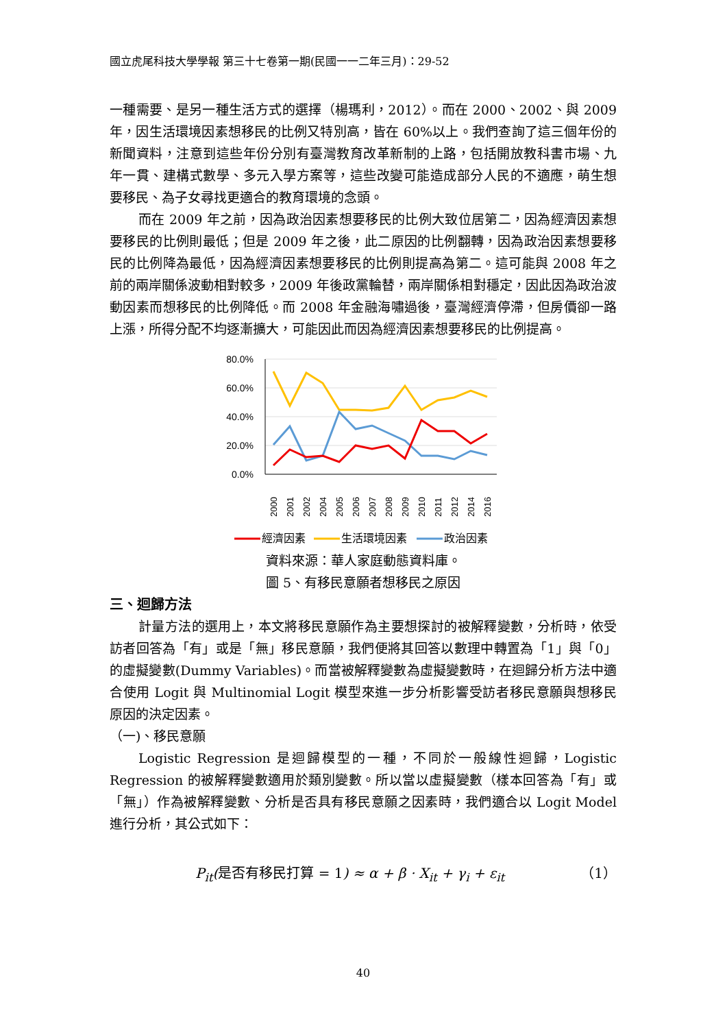國立虎尾科技大學學報 第三十七卷第一期(民國一一二年三月)：29-52
一種需要、是另一種生活方式的選擇（楊瑪利，2012）。而在 2000、2002、與 2009 年，因生活環境因素想移民的比例又特別高，皆在 60%以上。我們查詢了這三個年份的新聞資料，注意到這些年份分別有臺灣教育改革新制的上路，包括開放教科書市場、九年一貫、建構式數學、多元入學方案等，這些改變可能造成部分人民的不適應，萌生想要移民、為子女尋找更適合的教育環境的念頭。
而在 2009 年之前，因為政治因素想要移民的比例大致位居第二，因為經濟因素想要移民的比例則最低；但是 2009 年之後，此二原因的比例翻轉，因為政治因素想要移民的比例降為最低，因為經濟因素想要移民的比例則提高為第二。這可能與 2008 年之前的兩岸關係波動相對較多，2009 年後政黨輪替，兩岸關係相對穩定，因此因為政治波動因素而想移民的比例降低。而 2008 年金融海嘯過後，臺灣經濟停滯，但房價卻一路上漲，所得分配不均逐漸擴大，可能因此而因為經濟因素想要移民的比例提高。
80.0%
60.0%
40.0%
20.0%
0.0%
2000
2001
2002
2004
2005
2006
2007
2008
2009
2010
2011
2012
2014
2016
經濟因素
生活環境因素
政治因素
資料來源：華人家庭動態資料庫。
圖 5、有移民意願者想移民之原因
三、迴歸方法
計量方法的選用上，本文將移民意願作為主要想探討的被解釋變數，分析時，依受訪者回答為「有」或是「無」移民意願，我們便將其回答以數理中轉置為「1」與「0」的虛擬變數(Dummy Variables)。而當被解釋變數為虛擬變數時，在迴歸分析方法中適合使用 Logit 與 Multinomial Logit 模型來進一步分析影響受訪者移民意願與想移民原因的決定因素。
（一)、移民意願
Logistic Regression 是迴歸模型的一種，不同於一般線性迴歸，Logistic Regression 的被解釋變數適用於類別變數。所以當以虛擬變數（樣本回答為「有」或「無」）作為被解釋變數、分析是否具有移民意願之因素時，我們適合以 Logit Model 進行分析，其公式如下：
P<sub>it</sub>(是否有移民打算 = 1) ≈ α + β · X<sub>it</sub> + γ<sub>i</sub> + ε<sub>it</sub> （1）
40